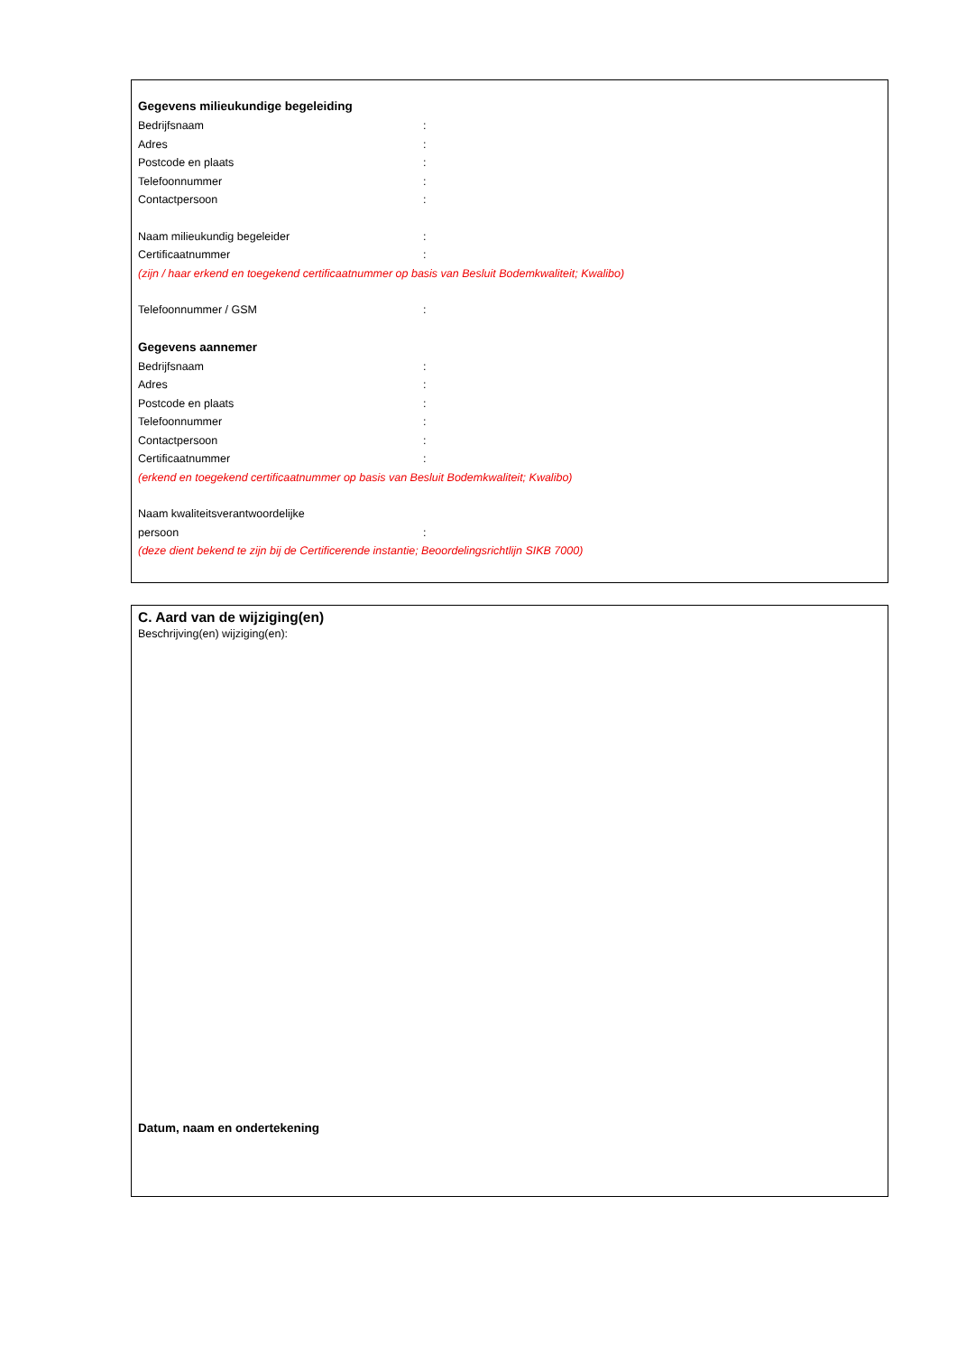Gegevens milieukundige begeleiding
Bedrijfsnaam:
Adres:
Postcode en plaats:
Telefoonnummer:
Contactpersoon:
Naam milieukundig begeleider:
Certificaatnummer:
(zijn / haar erkend en toegekend certificaatnummer op basis van Besluit Bodemkwaliteit; Kwalibo)
Telefoonnummer / GSM:
Gegevens aannemer
Bedrijfsnaam:
Adres:
Postcode en plaats:
Telefoonnummer:
Contactpersoon:
Certificaatnummer:
(erkend en toegekend certificaatnummer op basis van Besluit Bodemkwaliteit; Kwalibo)
Naam kwaliteitsverantwoordelijke
persoon:
(deze dient bekend te zijn bij de Certificerende instantie; Beoordelingsrichtlijn SIKB 7000)
C. Aard van de wijziging(en)
Beschrijving(en) wijziging(en):
Datum, naam en ondertekening